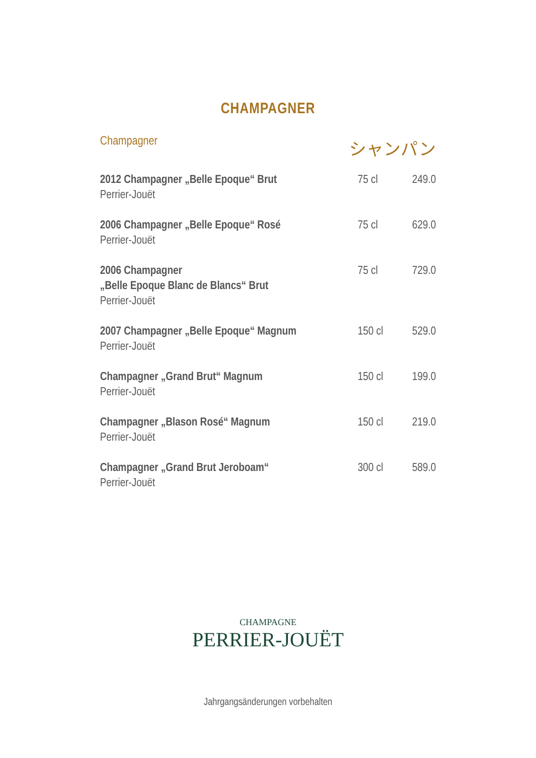CHAMPAGNER
Champagner シャンパン
| 2012 Champagner „Belle Epoque“ Brut Perrier-Jouët | 75 cl | 249.0 |
| 2006 Champagner „Belle Epoque“ Rosé Perrier-Jouët | 75 cl | 629.0 |
| 2006 Champagner „Belle Epoque Blanc de Blancs“ Brut Perrier-Jouët | 75 cl | 729.0 |
| 2007 Champagner „Belle Epoque“ Magnum Perrier-Jouët | 150 cl | 529.0 |
| Champagner „Grand Brut“ Magnum Perrier-Jouët | 150 cl | 199.0 |
| Champagner „Blason Rosé“ Magnum Perrier-Jouët | 150 cl | 219.0 |
| Champagner „Grand Brut Jeroboam“ Perrier-Jouët | 300 cl | 589.0 |
CHAMPAGNE
PERRIER-JOUËT
Jahrgangsänderungen vorbehalten